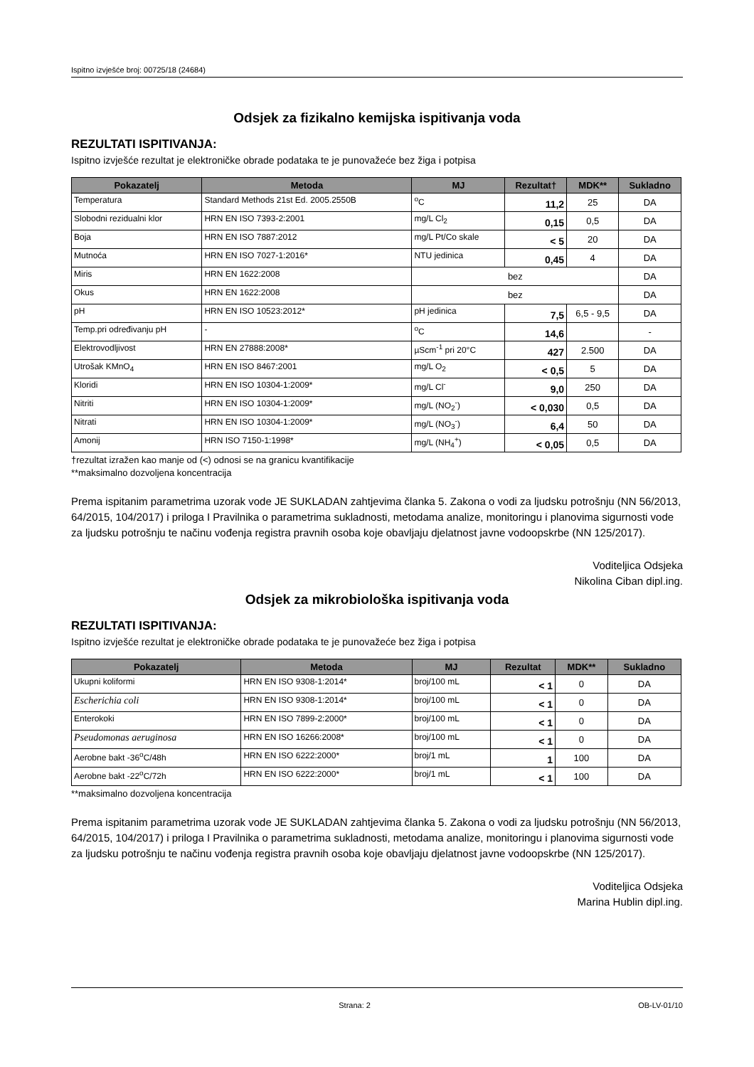Ispitno izvješće broj: 00725/18 (24684)
Odsjek za fizikalno kemijska ispitivanja voda
REZULTATI ISPITIVANJA:
Ispitno izvješće rezultat je elektroničke obrade podataka te je punovažeće bez žiga i potpisa
| Pokazatelj | Metoda | MJ | Rezultat† | MDK** | Sukladno |
| --- | --- | --- | --- | --- | --- |
| Temperatura | Standard Methods 21st Ed. 2005.2550B | <sup>o</sup> C | 11,2 | 25 | DA |
| Slobodni rezidualni klor | HRN EN ISO 7393-2:2001 | mg/L Cl<sub>2</sub> | 0,15 | 0,5 | DA |
| Boja | HRN EN ISO 7887:2012 | mg/L Pt/Co skale | < 5 | 20 | DA |
| Mutnoća | HRN EN ISO 7027-1:2016* | NTU jedinica | 0,45 | 4 | DA |
| Miris | HRN EN 1622:2008 | bez | | | DA |
| Okus | HRN EN 1622:2008 | bez | | | DA |
| pH | HRN EN ISO 10523:2012* | pH jedinica | 7,5 | 6,5 - 9,5 | DA |
| Temp.pri određivanju pH | - | <sup>o</sup> C | 14,6 | | - |
| Elektrovodljivost | HRN EN 27888:2008* | µScm<sup>-1</sup> pri 20°C | 427 | 2.500 | DA |
| Utrošak KMnO<sub>4</sub> | HRN EN ISO 8467:2001 | mg/L O<sub>2</sub> | < 0,5 | 5 | DA |
| Kloridi | HRN EN ISO 10304-1:2009* | mg/L Cl<sup>-</sup> | 9,0 | 250 | DA |
| Nitriti | HRN EN ISO 10304-1:2009* | mg/L (NO<sub>2</sub><sup>-</sup>) | < 0,030 | 0,5 | DA |
| Nitrati | HRN EN ISO 10304-1:2009* | mg/L (NO<sub>3</sub><sup>-</sup>) | 6,4 | 50 | DA |
| Amonij | HRN ISO 7150-1:1998* | mg/L (NH<sub>4</sub><sup>+</sup>) | < 0,05 | 0,5 | DA |
†rezultat izražen kao manje od (<) odnosi se na granicu kvantifikacije
**maksimalno dozvoljena koncentracija
Prema ispitanim parametrima uzorak vode JE SUKLADAN zahtjevima članka 5. Zakona o vodi za ljudsku potrošnju (NN 56/2013, 64/2015, 104/2017) i priloga I Pravilnika o parametrima sukladnosti, metodama analize, monitoringu i planovima sigurnosti vode za ljudsku potrošnju te načinu vođenja registra pravnih osoba koje obavljaju djelatnost javne vodoopskrbe (NN 125/2017).
Voditeljica Odsjeka
Nikolina Ciban dipl.ing.
Odsjek za mikrobiološka ispitivanja voda
REZULTATI ISPITIVANJA:
Ispitno izvješće rezultat je elektroničke obrade podataka te je punovažeće bez žiga i potpisa
| Pokazatelj | Metoda | MJ | Rezultat | MDK** | Sukladno |
| --- | --- | --- | --- | --- | --- |
| Ukupni koliformi | HRN EN ISO 9308-1:2014* | broj/100 mL | < 1 | 0 | DA |
| Escherichia coli | HRN EN ISO 9308-1:2014* | broj/100 mL | < 1 | 0 | DA |
| Enterokoki | HRN EN ISO 7899-2:2000* | broj/100 mL | < 1 | 0 | DA |
| Pseudomonas aeruginosa | HRN EN ISO 16266:2008* | broj/100 mL | < 1 | 0 | DA |
| Aerobne bakt -36<sup>o</sup>C/48h | HRN EN ISO 6222:2000* | broj/1 mL | 1 | 100 | DA |
| Aerobne bakt -22<sup>o</sup>C/72h | HRN EN ISO 6222:2000* | broj/1 mL | < 1 | 100 | DA |
**maksimalno dozvoljena koncentracija
Prema ispitanim parametrima uzorak vode JE SUKLADAN zahtjevima članka 5. Zakona o vodi za ljudsku potrošnju (NN 56/2013, 64/2015, 104/2017) i priloga I Pravilnika o parametrima sukladnosti, metodama analize, monitoringu i planovima sigurnosti vode za ljudsku potrošnju te načinu vođenja registra pravnih osoba koje obavljaju djelatnost javne vodoopskrbe (NN 125/2017).
Voditeljica Odsjeka
Marina Hublin dipl.ing.
Strana: 2 OB-LV-01/10